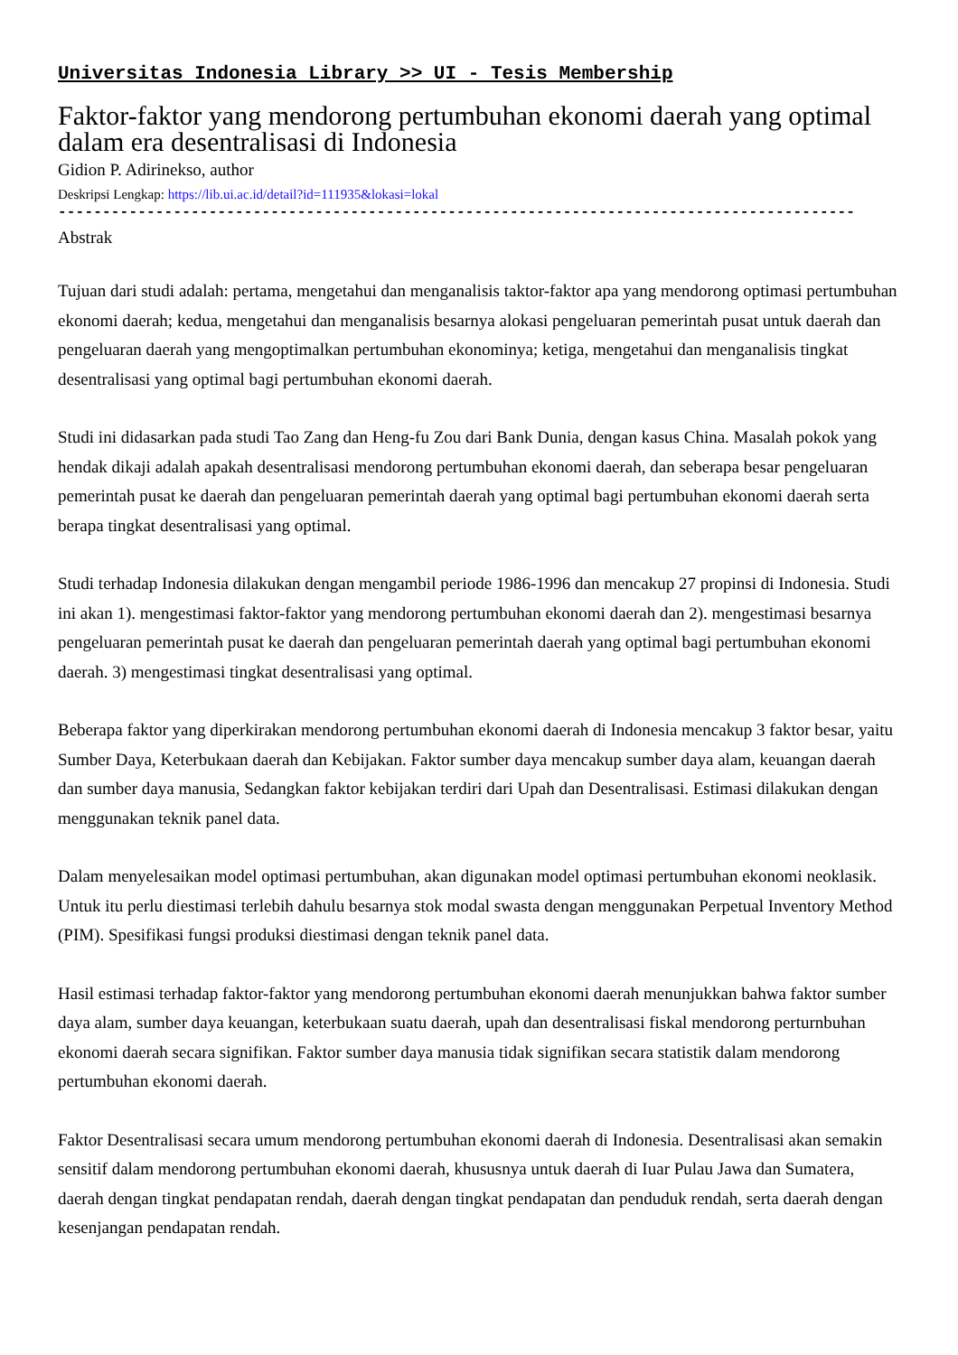Universitas Indonesia Library >> UI - Tesis Membership
Faktor-faktor yang mendorong pertumbuhan ekonomi daerah yang optimal dalam era desentralisasi di Indonesia
Gidion P. Adirinekso, author
Deskripsi Lengkap: https://lib.ui.ac.id/detail?id=111935&lokasi=lokal
------------------------------------------------------------------------------------------
Abstrak
Tujuan dari studi adalah: pertama, mengetahui dan menganalisis taktor-faktor apa yang mendorong optimasi pertumbuhan ekonomi daerah; kedua, mengetahui dan menganalisis besarnya alokasi pengeluaran pemerintah pusat untuk daerah dan pengeluaran daerah yang mengoptimalkan pertumbuhan ekonominya; ketiga, mengetahui dan menganalisis tingkat desentralisasi yang optimal bagi pertumbuhan ekonomi daerah.
Studi ini didasarkan pada studi Tao Zang dan Heng-fu Zou dari Bank Dunia, dengan kasus China. Masalah pokok yang hendak dikaji adalah apakah desentralisasi mendorong pertumbuhan ekonomi daerah, dan seberapa besar pengeluaran pemerintah pusat ke daerah dan pengeluaran pemerintah daerah yang optimal bagi pertumbuhan ekonomi daerah serta berapa tingkat desentralisasi yang optimal.
Studi terhadap Indonesia dilakukan dengan mengambil periode 1986-1996 dan mencakup 27 propinsi di Indonesia. Studi ini akan 1). mengestimasi faktor-faktor yang mendorong pertumbuhan ekonomi daerah dan 2). mengestimasi besarnya pengeluaran pemerintah pusat ke daerah dan pengeluaran pemerintah daerah yang optimal bagi pertumbuhan ekonomi daerah. 3) mengestimasi tingkat desentralisasi yang optimal.
Beberapa faktor yang diperkirakan mendorong pertumbuhan ekonomi daerah di Indonesia mencakup 3 faktor besar, yaitu Sumber Daya, Keterbukaan daerah dan Kebijakan. Faktor sumber daya mencakup sumber daya alam, keuangan daerah dan sumber daya manusia, Sedangkan faktor kebijakan terdiri dari Upah dan Desentralisasi. Estimasi dilakukan dengan menggunakan teknik panel data.
Dalam menyelesaikan model optimasi pertumbuhan, akan digunakan model optimasi pertumbuhan ekonomi neoklasik. Untuk itu perlu diestimasi terlebih dahulu besarnya stok modal swasta dengan menggunakan Perpetual Inventory Method (PIM). Spesifikasi fungsi produksi diestimasi dengan teknik panel data.
Hasil estimasi terhadap faktor-faktor yang mendorong pertumbuhan ekonomi daerah menunjukkan bahwa faktor sumber daya alam, sumber daya keuangan, keterbukaan suatu daerah, upah dan desentralisasi fiskal mendorong perturnbuhan ekonomi daerah secara signifikan. Faktor sumber daya manusia tidak signifikan secara statistik dalam mendorong pertumbuhan ekonomi daerah.
Faktor Desentralisasi secara umum mendorong pertumbuhan ekonomi daerah di Indonesia. Desentralisasi akan semakin sensitif dalam mendorong pertumbuhan ekonomi daerah, khususnya untuk daerah di Iuar Pulau Jawa dan Sumatera, daerah dengan tingkat pendapatan rendah, daerah dengan tingkat pendapatan dan penduduk rendah, serta daerah dengan kesenjangan pendapatan rendah.